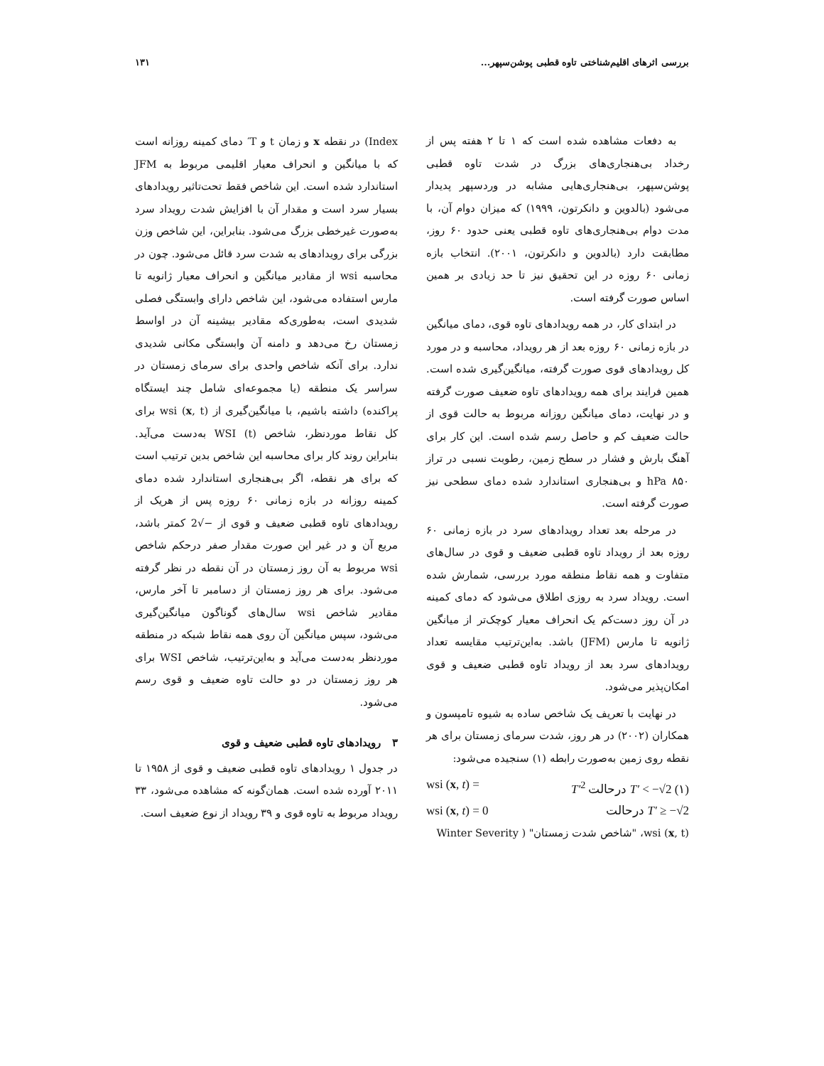بررسی اثرهای اقلیم‌شناختی تاوه قطبی پوشن‌سپهر... ۱۳۱
به دفعات مشاهده شده است که ۱ تا ۲ هفته پس از رخداد بی‌هنجاری‌های بزرگ در شدت تاوه قطبی پوشن‌سپهر، بی‌هنجاری‌هایی مشابه در وردسپهر پدیدار می‌شود (بالدوین و دانکرتون، ۱۹۹۹) که میزان دوام آن، با مدت دوام بی‌هنجاری‌های تاوه قطبی یعنی حدود ۶۰ روز، مطابقت دارد (بالدوین و دانکرتون، ۲۰۰۱). انتخاب بازه زمانی ۶۰ روزه در این تحقیق نیز تا حد زیادی بر همین اساس صورت گرفته است.
در ابتدای کار، در همه رویدادهای تاوه قوی، دمای میانگین در بازه زمانی ۶۰ روزه بعد از هر رویداد، محاسبه و در مورد کل رویدادهای قوی صورت گرفته، میانگین‌گیری شده است. همین فرایند برای همه رویدادهای تاوه ضعیف صورت گرفته و در نهایت، دمای میانگین روزانه مربوط به حالت قوی از حالت ضعیف کم و حاصل رسم شده است. این کار برای آهنگ بارش و فشار در سطح زمین، رطوبت نسبی در تراز ۸۵۰ hPa و بی‌هنجاری استاندارد شده دمای سطحی نیز صورت گرفته است.
در مرحله بعد تعداد رویدادهای سرد در بازه زمانی ۶۰ روزه بعد از رویداد تاوه قطبی ضعیف و قوی در سال‌های متفاوت و همه نقاط منطقه مورد بررسی، شمارش شده است. رویداد سرد به روزی اطلاق می‌شود که دمای کمینه در آن روز دست‌کم یک انحراف معیار کوچک‌تر از میانگین ژانویه تا مارس (JFM) باشد. به‌این‌ترتیب مقایسه تعداد رویدادهای سرد بعد از رویداد تاوه قطبی ضعیف و قوی امکان‌پذیر می‌شود.
در نهایت با تعریف یک شاخص ساده به شیوه تامپسون و همکاران (۲۰۰۲) در هر روز، شدت سرمای زمستان برای هر نقطه روی زمین به‌صورت رابطه (۱) سنجیده می‌شود:
wsi (x, t) = T′<sup>2</sup> درحالت T′ < −√2 (۱)
wsi (x, t) = 0 درحالت T′ ≥ −√2
wsi (x, t)، "شاخص شدت زمستان" ( Winter Severity
Index) در نقطه x و زمان t و T′ دمای کمینه روزانه است که با میانگین و انحراف معیار اقلیمی مربوط به JFM استاندارد شده است. این شاخص فقط تحت‌تاثیر رویدادهای بسیار سرد است و مقدار آن با افزایش شدت رویداد سرد به‌صورت غیرخطی بزرگ می‌شود. بنابراین، این شاخص وزن بزرگی برای رویدادهای به شدت سرد قائل می‌شود. چون در محاسبه wsi از مقادیر میانگین و انحراف معیار ژانویه تا مارس استفاده می‌شود، این شاخص دارای وابستگی فصلی شدیدی است، به‌طوری‌که مقادیر بیشینه آن در اواسط زمستان رخ می‌دهد و دامنه آن وابستگی مکانی شدیدی ندارد. برای آنکه شاخص واحدی برای سرمای زمستان در سراسر یک منطقه (یا مجموعه‌ای شامل چند ایستگاه پراکنده) داشته باشیم، با میانگین‌گیری از wsi (x, t) برای کل نقاط موردنظر، شاخص WSI (t) به‌دست می‌آید. بنابراین روند کار برای محاسبه این شاخص بدین ترتیب است که برای هر نقطه، اگر بی‌هنجاری استاندارد شده دمای کمینه روزانه در بازه زمانی ۶۰ روزه پس از هریک از رویدادهای تاوه قطبی ضعیف و قوی از −√2 کمتر باشد، مربع آن و در غیر این صورت مقدار صفر درحکم شاخص wsi مربوط به آن روز زمستان در آن نقطه در نظر گرفته می‌شود. برای هر روز زمستان از دسامبر تا آخر مارس، مقادیر شاخص wsi سال‌های گوناگون میانگین‌گیری می‌شود، سپس میانگین آن روی همه نقاط شبکه در منطقه موردنظر به‌دست می‌آید و به‌این‌ترتیب، شاخص WSI برای هر روز زمستان در دو حالت تاوه ضعیف و قوی رسم می‌شود.
۳ رویدادهای تاوه قطبی ضعیف و قوی
در جدول ۱ رویدادهای تاوه قطبی ضعیف و قوی از ۱۹۵۸ تا ۲۰۱۱ آورده شده است. همان‌گونه که مشاهده می‌شود، ۳۳ رویداد مربوط به تاوه قوی و ۳۹ رویداد از نوع ضعیف است.